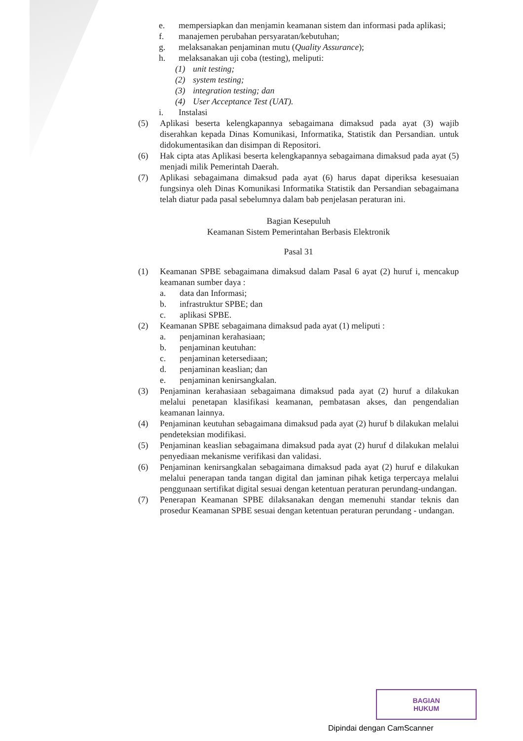e. mempersiapkan dan menjamin keamanan sistem dan informasi pada aplikasi;
f. manajemen perubahan persyaratan/kebutuhan;
g. melaksanakan penjaminan mutu (Quality Assurance);
h. melaksanakan uji coba (testing), meliputi:
(1) unit testing;
(2) system testing;
(3) integration testing; dan
(4) User Acceptance Test (UAT).
i. Instalasi
(5) Aplikasi beserta kelengkapannya sebagaimana dimaksud pada ayat (3) wajib diserahkan kepada Dinas Komunikasi, Informatika, Statistik dan Persandian. untuk didokumentasikan dan disimpan di Repositori.
(6) Hak cipta atas Aplikasi beserta kelengkapannya sebagaimana dimaksud pada ayat (5) menjadi milik Pemerintah Daerah.
(7) Aplikasi sebagaimana dimaksud pada ayat (6) harus dapat diperiksa kesesuaian fungsinya oleh Dinas Komunikasi Informatika Statistik dan Persandian sebagaimana telah diatur pada pasal sebelumnya dalam bab penjelasan peraturan ini.
Bagian Kesepuluh
Keamanan Sistem Pemerintahan Berbasis Elektronik
Pasal 31
(1) Keamanan SPBE sebagaimana dimaksud dalam Pasal 6 ayat (2) huruf i, mencakup keamanan sumber daya :
a. data dan Informasi;
b. infrastruktur SPBE; dan
c. aplikasi SPBE.
(2) Keamanan SPBE sebagaimana dimaksud pada ayat (1) meliputi :
a. penjaminan kerahasiaan;
b. penjaminan keutuhan:
c. penjaminan ketersediaan;
d. penjaminan keaslian; dan
e. penjaminan kenirsangkalan.
(3) Penjaminan kerahasiaan sebagaimana dimaksud pada ayat (2) huruf a dilakukan melalui penetapan klasifikasi keamanan, pembatasan akses, dan pengendalian keamanan lainnya.
(4) Penjaminan keutuhan sebagaimana dimaksud pada ayat (2) huruf b dilakukan melalui pendeteksian modifikasi.
(5) Penjaminan keaslian sebagaimana dimaksud pada ayat (2) huruf d dilakukan melalui penyediaan mekanisme verifikasi dan validasi.
(6) Penjaminan kenirsangkalan sebagaimana dimaksud pada ayat (2) huruf e dilakukan melalui penerapan tanda tangan digital dan jaminan pihak ketiga terpercaya melalui penggunaan sertifikat digital sesuai dengan ketentuan peraturan perundang-undangan.
(7) Penerapan Keamanan SPBE dilaksanakan dengan memenuhi standar teknis dan prosedur Keamanan SPBE sesuai dengan ketentuan peraturan perundang - undangan.
BAGIAN
HUKUM
Dipindai dengan CamScanner